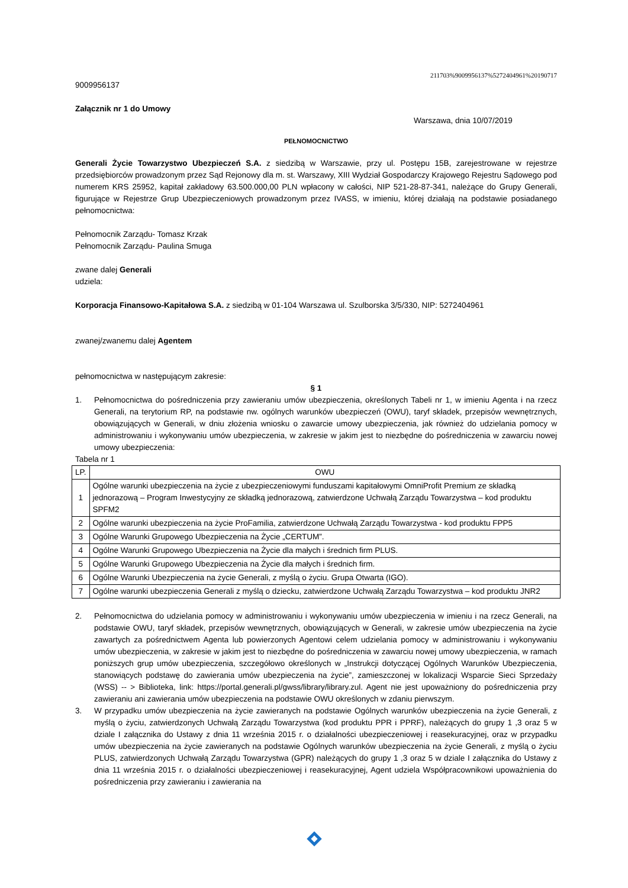211703%9009956137%5272404961%20190717
9009956137
Załącznik nr 1 do Umowy
Warszawa, dnia 10/07/2019
PEŁNOMOCNICTWO
Generali Życie Towarzystwo Ubezpieczeń S.A. z siedzibą w Warszawie, przy ul. Postępu 15B, zarejestrowane w rejestrze przedsiębiorców prowadzonym przez Sąd Rejonowy dla m. st. Warszawy, XIII Wydział Gospodarczy Krajowego Rejestru Sądowego pod numerem KRS 25952, kapitał zakładowy 63.500.000,00 PLN wpłacony w całości, NIP 521-28-87-341, należące do Grupy Generali, figurujące w Rejestrze Grup Ubezpieczeniowych prowadzonym przez IVASS, w imieniu, której działają na podstawie posiadanego pełnomocnictwa:
Pełnomocnik Zarządu- Tomasz Krzak
Pełnomocnik Zarządu- Paulina Smuga
zwane dalej Generali
udziela:
Korporacja Finansowo-Kapitałowa S.A. z siedzibą w 01-104 Warszawa ul. Szulborska 3/5/330, NIP: 5272404961
zwanej/zwanemu dalej Agentem
pełnomocnictwa w następującym zakresie:
§ 1
1. Pełnomocnictwa do pośredniczenia przy zawieraniu umów ubezpieczenia, określonych Tabeli nr 1, w imieniu Agenta i na rzecz Generali, na terytorium RP, na podstawie nw. ogólnych warunków ubezpieczeń (OWU), taryf składek, przepisów wewnętrznych, obowiązujących w Generali, w dniu złożenia wniosku o zawarcie umowy ubezpieczenia, jak również do udzielania pomocy w administrowaniu i wykonywaniu umów ubezpieczenia, w zakresie w jakim jest to niezbędne do pośredniczenia w zawarciu nowej umowy ubezpieczenia:
Tabela nr 1
| LP. | OWU |
| --- | --- |
| 1 | Ogólne warunki ubezpieczenia na życie z ubezpieczeniowymi funduszami kapitałowymi OmniProfit Premium ze składką jednorazową – Program Inwestycyjny ze składką jednorazową, zatwierdzone Uchwałą Zarządu Towarzystwa – kod produktu SPFM2 |
| 2 | Ogólne warunki ubezpieczenia na życie ProFamilia, zatwierdzone Uchwałą Zarządu Towarzystwa - kod produktu FPP5 |
| 3 | Ogólne Warunki Grupowego Ubezpieczenia na Życie „CERTUM”. |
| 4 | Ogólne Warunki Grupowego Ubezpieczenia na Życie dla małych i średnich firm PLUS. |
| 5 | Ogólne Warunki Grupowego Ubezpieczenia na Życie dla małych i średnich firm. |
| 6 | Ogólne Warunki Ubezpieczenia na życie Generali, z myślą o życiu. Grupa Otwarta (IGO). |
| 7 | Ogólne warunki ubezpieczenia Generali z myślą o dziecku, zatwierdzone Uchwałą Zarządu Towarzystwa – kod produktu JNR2 |
2. Pełnomocnictwa do udzielania pomocy w administrowaniu i wykonywaniu umów ubezpieczenia w imieniu i na rzecz Generali, na podstawie OWU, taryf składek, przepisów wewnętrznych, obowiązujących w Generali, w zakresie umów ubezpieczenia na życie zawartych za pośrednictwem Agenta lub powierzonych Agentowi celem udzielania pomocy w administrowaniu i wykonywaniu umów ubezpieczenia, w zakresie w jakim jest to niezbędne do pośredniczenia w zawarciu nowej umowy ubezpieczenia, w ramach poniższych grup umów ubezpieczenia, szczegółowo określonych w „Instrukcji dotyczącej Ogólnych Warunków Ubezpieczenia, stanowiących podstawę do zawierania umów ubezpieczenia na życie”, zamieszczonej w lokalizacji Wsparcie Sieci Sprzedaży (WSS) -- > Biblioteka, link: https://portal.generali.pl/gwss/library/library.zul. Agent nie jest upoważniony do pośredniczenia przy zawieraniu ani zawierania umów ubezpieczenia na podstawie OWU określonych w zdaniu pierwszym.
3. W przypadku umów ubezpieczenia na życie zawieranych na podstawie Ogólnych warunków ubezpieczenia na życie Generali, z myślą o życiu, zatwierdzonych Uchwałą Zarządu Towarzystwa (kod produktu PPR i PPRF), należących do grupy 1 ,3 oraz 5 w dziale I załącznika do Ustawy z dnia 11 września 2015 r. o działalności ubezpieczeniowej i reasekuracyjnej, oraz w przypadku umów ubezpieczenia na życie zawieranych na podstawie Ogólnych warunków ubezpieczenia na życie Generali, z myślą o życiu PLUS, zatwierdzonych Uchwałą Zarządu Towarzystwa (GPR) należących do grupy 1 ,3 oraz 5 w dziale I załącznika do Ustawy z dnia 11 września 2015 r. o działalności ubezpieczeniowej i reasekuracyjnej, Agent udziela Współpracownikowi upoważnienia do pośredniczenia przy zawieraniu i zawierania na